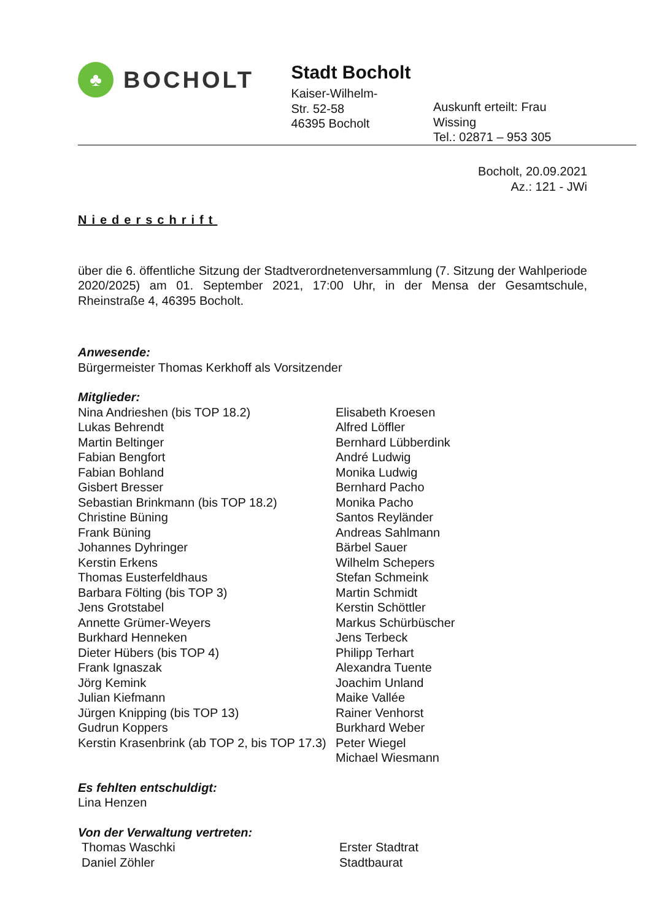♣
BOCHOLT
Stadt Bocholt
Kaiser-Wilhelm-
Str. 52-58
46395 Bocholt
Auskunft erteilt: Frau Wissing
Tel.: 02871 – 953 305
Bocholt, 20.09.2021
Az.: 121 - JWi
Niederschrift
über die 6. öffentliche Sitzung der Stadtverordnetenversammlung (7. Sitzung der Wahlperiode 2020/2025) am 01. September 2021, 17:00 Uhr, in der Mensa der Gesamtschule, Rheinstraße 4, 46395 Bocholt.
Anwesende:
Bürgermeister Thomas Kerkhoff als Vorsitzender
Mitglieder:
Nina Andrieshen (bis TOP 18.2)
Lukas Behrendt
Martin Beltinger
Fabian Bengfort
Fabian Bohland
Gisbert Bresser
Sebastian Brinkmann (bis TOP 18.2)
Christine Büning
Frank Büning
Johannes Dyhringer
Kerstin Erkens
Thomas Eusterfeldhaus
Barbara Fölting (bis TOP 3)
Jens Grotstabel
Annette Grümer-Weyers
Burkhard Henneken
Dieter Hübers (bis TOP 4)
Frank Ignaszak
Jörg Kemink
Julian Kiefmann
Jürgen Knipping (bis TOP 13)
Gudrun Koppers
Kerstin Krasenbrink (ab TOP 2, bis TOP 17.3)
Elisabeth Kroesen
Alfred Löffler
Bernhard Lübberdink
André Ludwig
Monika Ludwig
Bernhard Pacho
Monika Pacho
Santos Reyländer
Andreas Sahlmann
Bärbel Sauer
Wilhelm Schepers
Stefan Schmeink
Martin Schmidt
Kerstin Schöttler
Markus Schürbüscher
Jens Terbeck
Philipp Terhart
Alexandra Tuente
Joachim Unland
Maike Vallée
Rainer Venhorst
Burkhard Weber
Peter Wiegel
Michael Wiesmann
Es fehlten entschuldigt:
Lina Henzen
Von der Verwaltung vertreten:
Thomas Waschki
Daniel Zöhler
Erster Stadtrat
Stadtbaurat